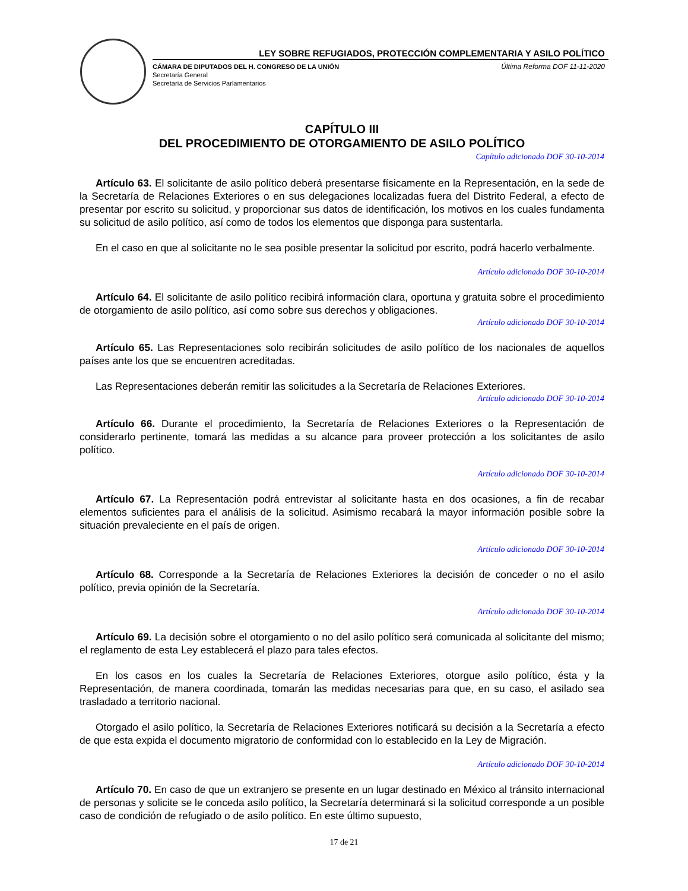LEY SOBRE REFUGIADOS, PROTECCIÓN COMPLEMENTARIA Y ASILO POLÍTICO
CÁMARA DE DIPUTADOS DEL H. CONGRESO DE LA UNIÓN
Secretaría General
Secretaría de Servicios Parlamentarios
Última Reforma DOF 11-11-2020
CAPÍTULO III
DEL PROCEDIMIENTO DE OTORGAMIENTO DE ASILO POLÍTICO
Capítulo adicionado DOF 30-10-2014
Artículo 63. El solicitante de asilo político deberá presentarse físicamente en la Representación, en la sede de la Secretaría de Relaciones Exteriores o en sus delegaciones localizadas fuera del Distrito Federal, a efecto de presentar por escrito su solicitud, y proporcionar sus datos de identificación, los motivos en los cuales fundamenta su solicitud de asilo político, así como de todos los elementos que disponga para sustentarla.
En el caso en que al solicitante no le sea posible presentar la solicitud por escrito, podrá hacerlo verbalmente.
Artículo adicionado DOF 30-10-2014
Artículo 64. El solicitante de asilo político recibirá información clara, oportuna y gratuita sobre el procedimiento de otorgamiento de asilo político, así como sobre sus derechos y obligaciones.
Artículo adicionado DOF 30-10-2014
Artículo 65. Las Representaciones solo recibirán solicitudes de asilo político de los nacionales de aquellos países ante los que se encuentren acreditadas.
Las Representaciones deberán remitir las solicitudes a la Secretaría de Relaciones Exteriores.
Artículo adicionado DOF 30-10-2014
Artículo 66. Durante el procedimiento, la Secretaría de Relaciones Exteriores o la Representación de considerarlo pertinente, tomará las medidas a su alcance para proveer protección a los solicitantes de asilo político.
Artículo adicionado DOF 30-10-2014
Artículo 67. La Representación podrá entrevistar al solicitante hasta en dos ocasiones, a fin de recabar elementos suficientes para el análisis de la solicitud. Asimismo recabará la mayor información posible sobre la situación prevaleciente en el país de origen.
Artículo adicionado DOF 30-10-2014
Artículo 68. Corresponde a la Secretaría de Relaciones Exteriores la decisión de conceder o no el asilo político, previa opinión de la Secretaría.
Artículo adicionado DOF 30-10-2014
Artículo 69. La decisión sobre el otorgamiento o no del asilo político será comunicada al solicitante del mismo; el reglamento de esta Ley establecerá el plazo para tales efectos.
En los casos en los cuales la Secretaría de Relaciones Exteriores, otorgue asilo político, ésta y la Representación, de manera coordinada, tomarán las medidas necesarias para que, en su caso, el asilado sea trasladado a territorio nacional.
Otorgado el asilo político, la Secretaría de Relaciones Exteriores notificará su decisión a la Secretaría a efecto de que esta expida el documento migratorio de conformidad con lo establecido en la Ley de Migración.
Artículo adicionado DOF 30-10-2014
Artículo 70. En caso de que un extranjero se presente en un lugar destinado en México al tránsito internacional de personas y solicite se le conceda asilo político, la Secretaría determinará si la solicitud corresponde a un posible caso de condición de refugiado o de asilo político. En este último supuesto,
17 de 21